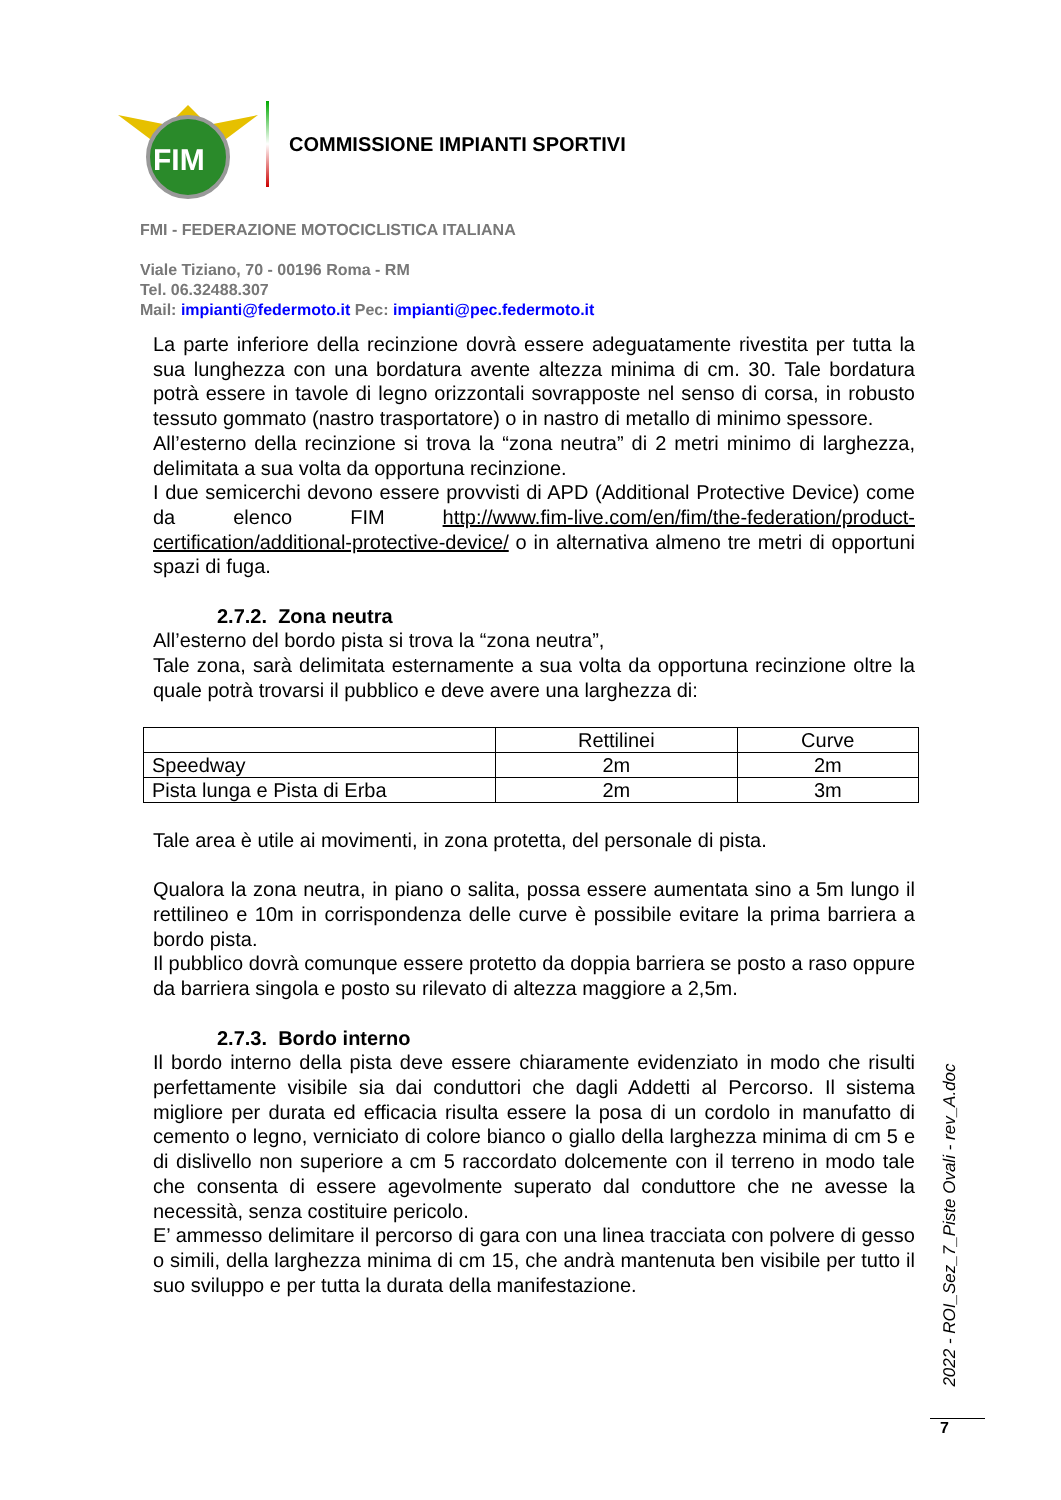FIM
COMMISSIONE IMPIANTI SPORTIVI
FMI - FEDERAZIONE MOTOCICLISTICA ITALIANA
Viale Tiziano, 70 - 00196 Roma - RM
Tel. 06.32488.307
Mail: impianti@federmoto.it Pec: impianti@pec.federmoto.it
La parte inferiore della recinzione dovrà essere adeguatamente rivestita per tutta la sua lunghezza con una bordatura avente altezza minima di cm. 30. Tale bordatura potrà essere in tavole di legno orizzontali sovrapposte nel senso di corsa, in robusto tessuto gommato (nastro trasportatore) o in nastro di metallo di minimo spessore.
All’esterno della recinzione si trova la “zona neutra” di 2 metri minimo di larghezza, delimitata a sua volta da opportuna recinzione.
I due semicerchi devono essere provvisti di APD (Additional Protective Device) come da elenco FIM http://www.fim-live.com/en/fim/the-federation/product-certification/additional-protective-device/ o in alternativa almeno tre metri di opportuni spazi di fuga.
2.7.2. Zona neutra
All’esterno del bordo pista si trova la “zona neutra”,
Tale zona, sarà delimitata esternamente a sua volta da opportuna recinzione oltre la quale potrà trovarsi il pubblico e deve avere una larghezza di:
| | Rettilinei | Curve |
| Speedway | 2m | 2m |
| Pista lunga e Pista di Erba | 2m | 3m |
Tale area è utile ai movimenti, in zona protetta, del personale di pista.
Qualora la zona neutra, in piano o salita, possa essere aumentata sino a 5m lungo il rettilineo e 10m in corrispondenza delle curve è possibile evitare la prima barriera a bordo pista.
Il pubblico dovrà comunque essere protetto da doppia barriera se posto a raso oppure da barriera singola e posto su rilevato di altezza maggiore a 2,5m.
2.7.3. Bordo interno
Il bordo interno della pista deve essere chiaramente evidenziato in modo che risulti perfettamente visibile sia dai conduttori che dagli Addetti al Percorso. Il sistema migliore per durata ed efficacia risulta essere la posa di un cordolo in manufatto di cemento o legno, verniciato di colore bianco o giallo della larghezza minima di cm 5 e di dislivello non superiore a cm 5 raccordato dolcemente con il terreno in modo tale che consenta di essere agevolmente superato dal conduttore che ne avesse la necessità, senza costituire pericolo.
E’ ammesso delimitare il percorso di gara con una linea tracciata con polvere di gesso o simili, della larghezza minima di cm 15, che andrà mantenuta ben visibile per tutto il suo sviluppo e per tutta la durata della manifestazione.
2022 - ROI_Sez_7_Piste Ovali - rev_A.doc
7